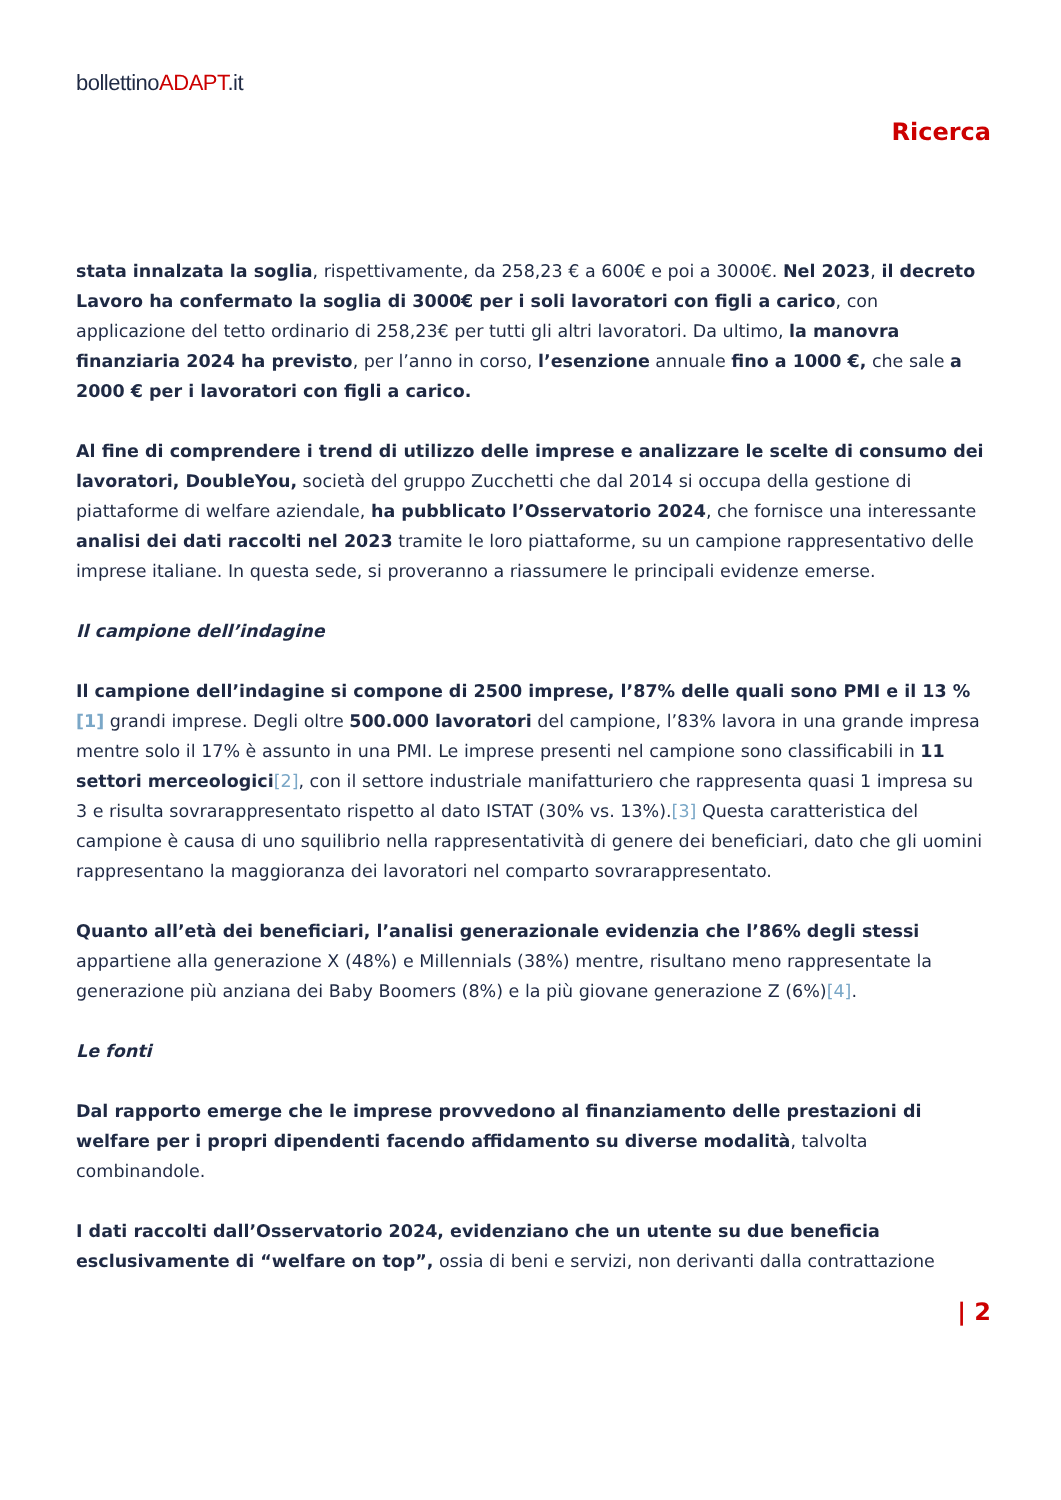bollettinoADAPT.it
Ricerca
stata innalzata la soglia, rispettivamente, da 258,23 € a 600€ e poi a 3000€. Nel 2023, il decreto Lavoro ha confermato la soglia di 3000€ per i soli lavoratori con figli a carico, con applicazione del tetto ordinario di 258,23€ per tutti gli altri lavoratori. Da ultimo, la manovra finanziaria 2024 ha previsto, per l’anno in corso, l’esenzione annuale fino a 1000 €, che sale a 2000 € per i lavoratori con figli a carico.
Al fine di comprendere i trend di utilizzo delle imprese e analizzare le scelte di consumo dei lavoratori, DoubleYou, società del gruppo Zucchetti che dal 2014 si occupa della gestione di piattaforme di welfare aziendale, ha pubblicato l’Osservatorio 2024, che fornisce una interessante analisi dei dati raccolti nel 2023 tramite le loro piattaforme, su un campione rappresentativo delle imprese italiane. In questa sede, si proveranno a riassumere le principali evidenze emerse.
Il campione dell’indagine
Il campione dell’indagine si compone di 2500 imprese, l’87% delle quali sono PMI e il 13 %[1] grandi imprese. Degli oltre 500.000 lavoratori del campione, l’83% lavora in una grande impresa mentre solo il 17% è assunto in una PMI. Le imprese presenti nel campione sono classificabili in 11 settori merceologici[2], con il settore industriale manifatturiero che rappresenta quasi 1 impresa su 3 e risulta sovrarappresentato rispetto al dato ISTAT (30% vs. 13%).[3] Questa caratteristica del campione è causa di uno squilibrio nella rappresentatività di genere dei beneficiari, dato che gli uomini rappresentano la maggioranza dei lavoratori nel comparto sovrarappresentato.
Quanto all’età dei beneficiari, l’analisi generazionale evidenzia che l’86% degli stessi appartiene alla generazione X (48%) e Millennials (38%) mentre, risultano meno rappresentate la generazione più anziana dei Baby Boomers (8%) e la più giovane generazione Z (6%)[4].
Le fonti
Dal rapporto emerge che le imprese provvedono al finanziamento delle prestazioni di welfare per i propri dipendenti facendo affidamento su diverse modalità, talvolta combinandole.
I dati raccolti dall’Osservatorio 2024, evidenziano che un utente su due beneficia esclusivamente di “welfare on top”, ossia di beni e servizi, non derivanti dalla contrattazione
| 2